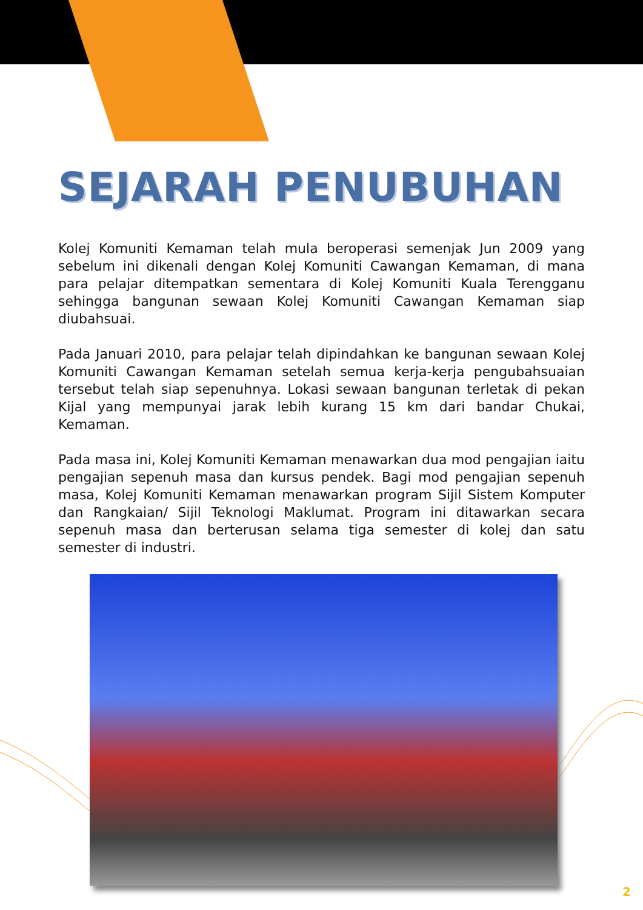SEJARAH PENUBUHAN
Kolej Komuniti Kemaman telah mula beroperasi semenjak Jun 2009 yang sebelum ini dikenali dengan Kolej Komuniti Cawangan Kemaman, di mana para pelajar ditempatkan sementara di Kolej Komuniti Kuala Terengganu sehingga bangunan sewaan Kolej Komuniti Cawangan Kemaman siap diubahsuai.
Pada Januari 2010, para pelajar telah dipindahkan ke bangunan sewaan Kolej Komuniti Cawangan Kemaman setelah semua kerja-kerja pengubahsuaian tersebut telah siap sepenuhnya. Lokasi sewaan bangunan terletak di pekan Kijal yang mempunyai jarak lebih kurang 15 km dari bandar Chukai, Kemaman.
Pada masa ini, Kolej Komuniti Kemaman menawarkan dua mod pengajian iaitu pengajian sepenuh masa dan kursus pendek. Bagi mod pengajian sepenuh masa, Kolej Komuniti Kemaman menawarkan program Sijil Sistem Komputer dan Rangkaian/ Sijil Teknologi Maklumat. Program ini ditawarkan secara sepenuh masa dan berterusan selama tiga semester di kolej dan satu semester di industri.
2